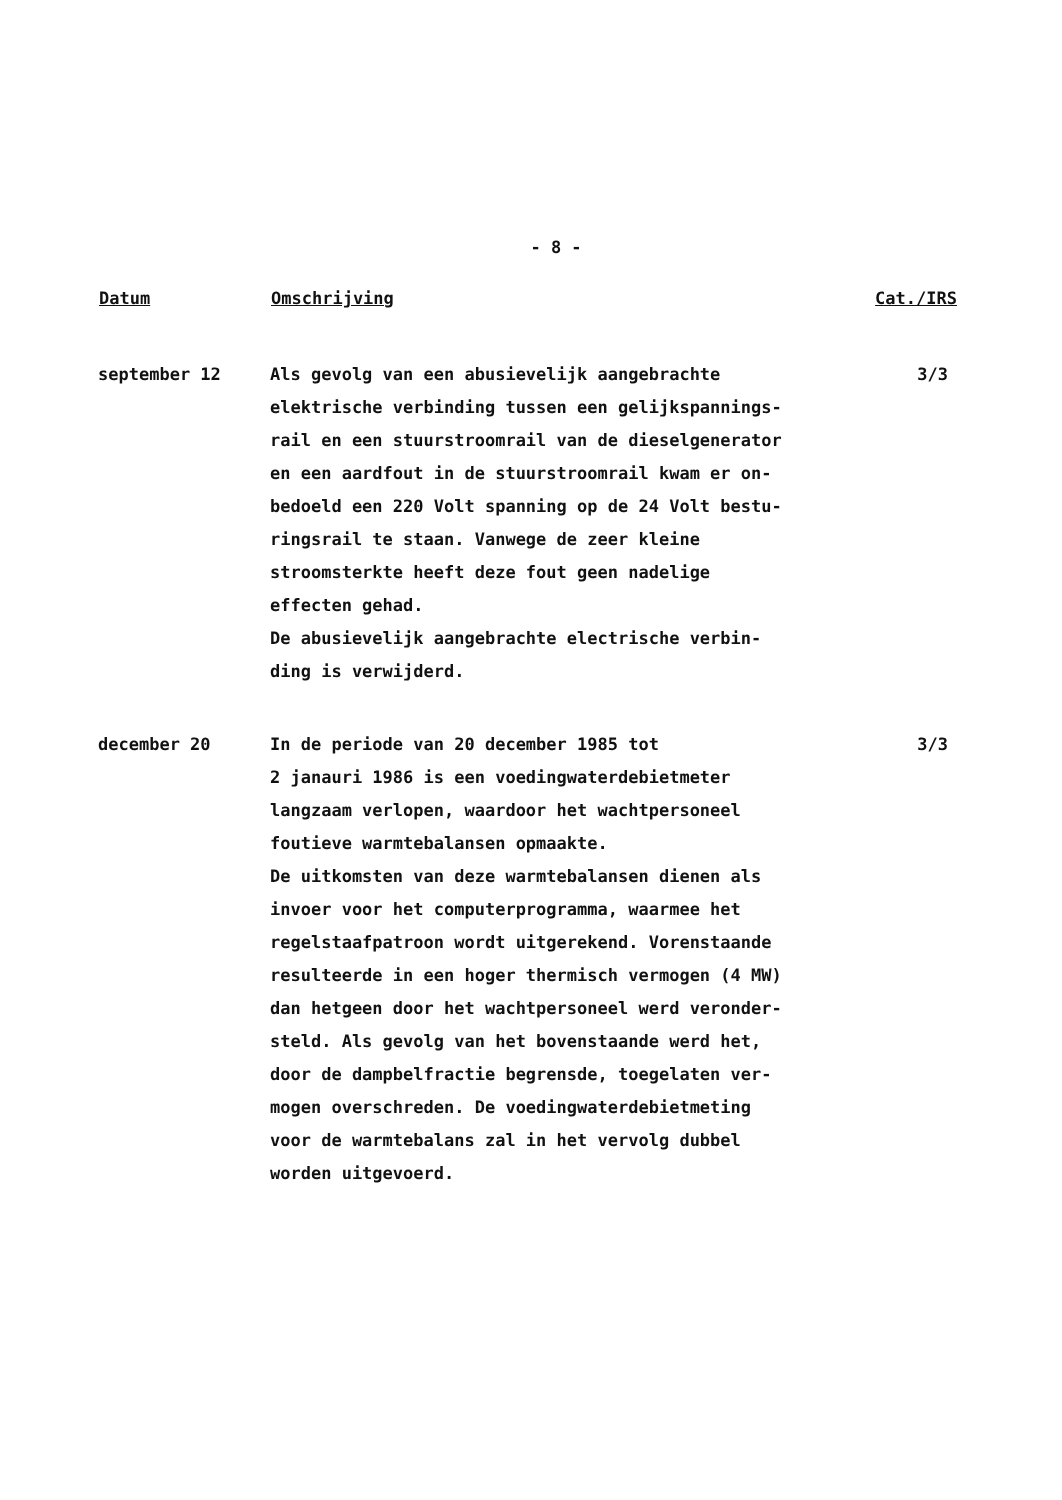- 8 -
| Datum | Omschrijving | Cat./IRS |
| --- | --- | --- |
| september 12 | Als gevolg van een abusievelijk aangebrachte elektrische verbinding tussen een gelijkspannings- rail en een stuurstroomrail van de dieselgenerator en een aardfout in de stuurstroomrail kwam er on- bedoeld een 220 Volt spanning op de 24 Volt bestu- ringsrail te staan. Vanwege de zeer kleine stroomsterkte heeft deze fout geen nadelige effecten gehad. De abusievelijk aangebrachte electrische verbin- ding is verwijderd. | 3/3 |
| december 20 | In de periode van 20 december 1985 tot 2 janauri 1986 is een voedingwaterdebietmeter langzaam verlopen, waardoor het wachtpersoneel foutieve warmtebalansen opmaakte. De uitkomsten van deze warmtebalansen dienen als invoer voor het computerprogramma, waarmee het regelstaafpatroon wordt uitgerekend. Vorenstaande resulteerde in een hoger thermisch vermogen (4 MW) dan hetgeen door het wachtpersoneel werd veronder- steld. Als gevolg van het bovenstaande werd het, door de dampbelfractie begrensde, toegelaten ver- mogen overschreden. De voedingwaterdebietmeting voor de warmtebalans zal in het vervolg dubbel worden uitgevoerd. | 3/3 |